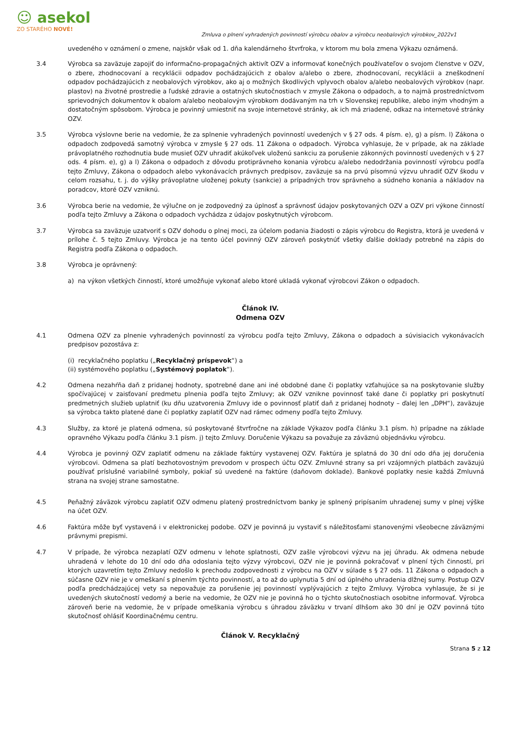☺ asekol
ZO STARÉHO NOVÉ!
Zmluva o plnení vyhradených povinností výrobcu obalov a výrobcu neobalových výrobkov_2022v1
uvedeného v oznámení o zmene, najskôr však od 1. dňa kalendárneho štvrťroka, v ktorom mu bola zmena Výkazu oznámená.
3.4 Výrobca sa zaväzuje zapojiť do informačno-propagačných aktivít OZV a informovať konečných používateľov o svojom členstve v OZV, o zbere, zhodnocovaní a recyklácii odpadov pochádzajúcich z obalov a/alebo o zbere, zhodnocovaní, recyklácii a zneškodnení odpadov pochádzajúcich z neobalových výrobkov, ako aj o možných škodlivých vplyvoch obalov a/alebo neobalových výrobkov (napr. plastov) na životné prostredie a ľudské zdravie a ostatných skutočnostiach v zmysle Zákona o odpadoch, a to najmä prostredníctvom sprievodných dokumentov k obalom a/alebo neobalovým výrobkom dodávaným na trh v Slovenskej republike, alebo iným vhodným a dostatočným spôsobom. Výrobca je povinný umiestniť na svoje internetové stránky, ak ich má zriadené, odkaz na internetové stránky OZV.
3.5 Výrobca výslovne berie na vedomie, že za splnenie vyhradených povinností uvedených v § 27 ods. 4 písm. e), g) a písm. l) Zákona o odpadoch zodpovedá samotný výrobca v zmysle § 27 ods. 11 Zákona o odpadoch. Výrobca vyhlasuje, že v prípade, ak na základe právoplatného rozhodnutia bude musieť OZV uhradiť akúkoľvek uloženú sankciu za porušenie zákonných povinností uvedených v § 27 ods. 4 písm. e), g) a l) Zákona o odpadoch z dôvodu protiprávneho konania výrobcu a/alebo nedodržania povinností výrobcu podľa tejto Zmluvy, Zákona o odpadoch alebo vykonávacích právnych predpisov, zaväzuje sa na prvú písomnú výzvu uhradiť OZV škodu v celom rozsahu, t. j. do výšky právoplatne uloženej pokuty (sankcie) a prípadných trov správneho a súdneho konania a nákladov na poradcov, ktoré OZV vzniknú.
3.6 Výrobca berie na vedomie, že výlučne on je zodpovedný za úplnosť a správnosť údajov poskytovaných OZV a OZV pri výkone činností podľa tejto Zmluvy a Zákona o odpadoch vychádza z údajov poskytnutých výrobcom.
3.7 Výrobca sa zaväzuje uzatvoriť s OZV dohodu o plnej moci, za účelom podania žiadosti o zápis výrobcu do Registra, ktorá je uvedená v prílohe č. 5 tejto Zmluvy. Výrobca je na tento účel povinný OZV zároveň poskytnúť všetky ďalšie doklady potrebné na zápis do Registra podľa Zákona o odpadoch.
3.8 Výrobca je oprávnený:
a) na výkon všetkých činností, ktoré umožňuje vykonať alebo ktoré ukladá vykonať výrobcovi Zákon o odpadoch.
Článok IV.
Odmena OZV
4.1 Odmena OZV za plnenie vyhradených povinností za výrobcu podľa tejto Zmluvy, Zákona o odpadoch a súvisiacich vykonávacích predpisov pozostáva z:
(i) recyklačného poplatku („Recyklačný príspevok“) a
(ii) systémového poplatku („Systémový poplatok“).
4.2 Odmena nezahŕňa daň z pridanej hodnoty, spotrebné dane ani iné obdobné dane či poplatky vzťahujúce sa na poskytovanie služby spočívajúcej v zaisťovaní predmetu plnenia podľa tejto Zmluvy; ak OZV vznikne povinnosť také dane či poplatky pri poskytnutí predmetných služieb uplatniť (ku dňu uzatvorenia Zmluvy ide o povinnosť platiť daň z pridanej hodnoty – ďalej len „DPH“), zaväzuje sa výrobca takto platené dane či poplatky zaplatiť OZV nad rámec odmeny podľa tejto Zmluvy.
4.3 Služby, za ktoré je platená odmena, sú poskytované štvrťročne na základe Výkazov podľa článku 3.1 písm. h) prípadne na základe opravného Výkazu podľa článku 3.1 písm. j) tejto Zmluvy. Doručenie Výkazu sa považuje za záväznú objednávku výrobcu.
4.4 Výrobca je povinný OZV zaplatiť odmenu na základe faktúry vystavenej OZV. Faktúra je splatná do 30 dní odo dňa jej doručenia výrobcovi. Odmena sa platí bezhotovostným prevodom v prospech účtu OZV. Zmluvné strany sa pri vzájomných platbách zaväzujú používať príslušné variabilné symboly, pokiaľ sú uvedené na faktúre (daňovom doklade). Bankové poplatky nesie každá Zmluvná strana na svojej strane samostatne.
4.5 Peňažný záväzok výrobcu zaplatiť OZV odmenu platený prostredníctvom banky je splnený pripísaním uhradenej sumy v plnej výške na účet OZV.
4.6 Faktúra môže byť vystavená i v elektronickej podobe. OZV je povinná ju vystaviť s náležitosťami stanovenými všeobecne záväznými právnymi prepismi.
4.7 V prípade, že výrobca nezaplatí OZV odmenu v lehote splatnosti, OZV zašle výrobcovi výzvu na jej úhradu. Ak odmena nebude uhradená v lehote do 10 dní odo dňa odoslania tejto výzvy výrobcovi, OZV nie je povinná pokračovať v plnení tých činností, pri ktorých uzavretím tejto Zmluvy nedošlo k prechodu zodpovednosti z výrobcu na OZV v súlade s § 27 ods. 11 Zákona o odpadoch a súčasne OZV nie je v omeškaní s plnením týchto povinností, a to až do uplynutia 5 dní od úplného uhradenia dlžnej sumy. Postup OZV podľa predchádzajúcej vety sa nepovažuje za porušenie jej povinností vyplývajúcich z tejto Zmluvy. Výrobca vyhlasuje, že si je uvedených skutočností vedomý a berie na vedomie, že OZV nie je povinná ho o týchto skutočnostiach osobitne informovať. Výrobca zároveň berie na vedomie, že v prípade omeškania výrobcu s úhradou záväzku v trvaní dlhšom ako 30 dní je OZV povinná túto skutočnosť ohlásiť Koordinačnému centru.
Článok V. Recyklačný
Strana 5 z 12